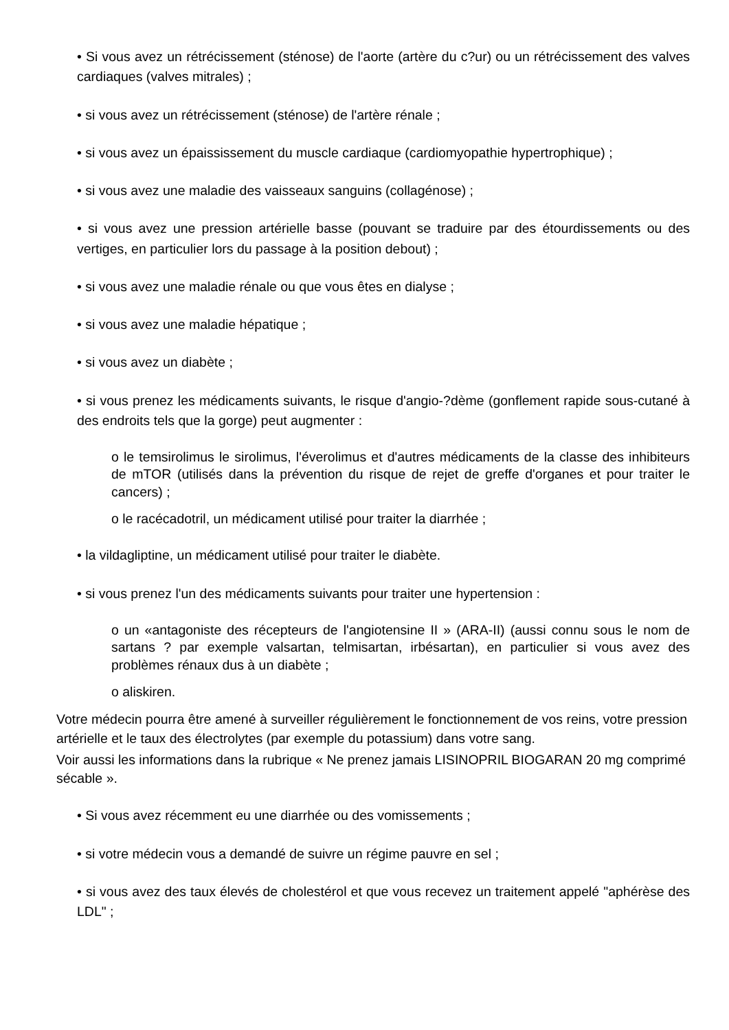• Si vous avez un rétrécissement (sténose) de l'aorte (artère du c?ur) ou un rétrécissement des valves cardiaques (valves mitrales) ;
• si vous avez un rétrécissement (sténose) de l'artère rénale ;
• si vous avez un épaississement du muscle cardiaque (cardiomyopathie hypertrophique) ;
• si vous avez une maladie des vaisseaux sanguins (collagénose) ;
• si vous avez une pression artérielle basse (pouvant se traduire par des étourdissements ou des vertiges, en particulier lors du passage à la position debout) ;
• si vous avez une maladie rénale ou que vous êtes en dialyse ;
• si vous avez une maladie hépatique ;
• si vous avez un diabète ;
• si vous prenez les médicaments suivants, le risque d'angio-?dème (gonflement rapide sous-cutané à des endroits tels que la gorge) peut augmenter :
o le temsirolimus le sirolimus, l'éverolimus et d'autres médicaments de la classe des inhibiteurs de mTOR (utilisés dans la prévention du risque de rejet de greffe d'organes et pour traiter le cancers) ;
o le racécadotril, un médicament utilisé pour traiter la diarrhée ;
• la vildagliptine, un médicament utilisé pour traiter le diabète.
• si vous prenez l'un des médicaments suivants pour traiter une hypertension :
o un «antagoniste des récepteurs de l'angiotensine II » (ARA-II) (aussi connu sous le nom de sartans ? par exemple valsartan, telmisartan, irbésartan), en particulier si vous avez des problèmes rénaux dus à un diabète ;
o aliskiren.
Votre médecin pourra être amené à surveiller régulièrement le fonctionnement de vos reins, votre pression artérielle et le taux des électrolytes (par exemple du potassium) dans votre sang.
Voir aussi les informations dans la rubrique « Ne prenez jamais LISINOPRIL BIOGARAN 20 mg comprimé sécable ».
• Si vous avez récemment eu une diarrhée ou des vomissements ;
• si votre médecin vous a demandé de suivre un régime pauvre en sel ;
• si vous avez des taux élevés de cholestérol et que vous recevez un traitement appelé "aphérèse des LDL" ;